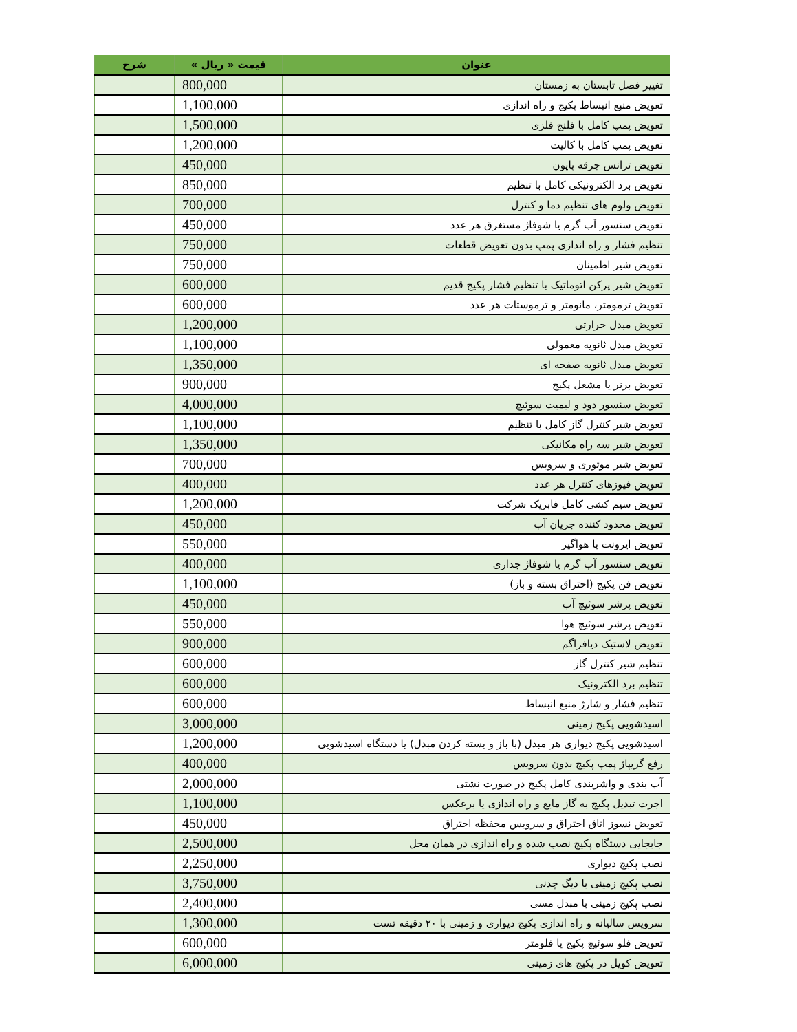| عنوان | قیمت « ریال » | شرح |
| --- | --- | --- |
| تغییر فصل تابستان به زمستان | 800,000 | |
| تعویض منبع انبساط پکیج و راه اندازی | 1,100,000 | |
| تعویض پمپ کامل با فلنج فلزی | 1,500,000 | |
| تعویض پمپ کامل با کالیت | 1,200,000 | |
| تعویض ترانس جرقه پایون | 450,000 | |
| تعویض برد الکترونیکی کامل با تنظیم | 850,000 | |
| تعویض ولوم های تنظیم دما و کنترل | 700,000 | |
| تعویض سنسور آب گرم یا شوفاژ مستغرق هر عدد | 450,000 | |
| تنظیم فشار و راه اندازی پمپ بدون تعویض قطعات | 750,000 | |
| تعویض شیر اطمینان | 750,000 | |
| تعویض شیر پرکن اتوماتیک با تنظیم فشار پکیج قدیم | 600,000 | |
| تعویض ترمومتر، مانومتر و ترموستات هر عدد | 600,000 | |
| تعویض مبدل حرارتی | 1,200,000 | |
| تعویض مبدل ثانویه معمولی | 1,100,000 | |
| تعویض مبدل ثانویه صفحه ای | 1,350,000 | |
| تعویض برنر یا مشعل پکیج | 900,000 | |
| تعویض سنسور دود و لیمیت سوئیچ | 4,000,000 | |
| تعویض شیر کنترل گاز کامل با تنظیم | 1,100,000 | |
| تعویض شیر سه راه مکانیکی | 1,350,000 | |
| تعویض شیر موتوری و سرویس | 700,000 | |
| تعویض فیوزهای کنترل هر عدد | 400,000 | |
| تعویض سیم کشی کامل فابریک شرکت | 1,200,000 | |
| تعویض محدود کننده جریان آب | 450,000 | |
| تعویض ایرونت یا هواگیر | 550,000 | |
| تعویض سنسور آب گرم یا شوفاژ جداری | 400,000 | |
| تعویض فن پکیج (احتراق بسته و باز) | 1,100,000 | |
| تعویض پرشر سوئیچ آب | 450,000 | |
| تعویض پرشر سوئیچ هوا | 550,000 | |
| تعویض لاستیک دیافراگم | 900,000 | |
| تنظیم شیر کنترل گاز | 600,000 | |
| تنظیم برد الکترونیک | 600,000 | |
| تنظیم فشار و شارژ منبع انبساط | 600,000 | |
| اسیدشویی پکیج زمینی | 3,000,000 | |
| اسیدشویی پکیج دیواری هر مبدل (با باز و بسته کردن مبدل) یا دستگاه اسیدشویی | 1,200,000 | |
| رفع گریپاژ پمپ پکیج بدون سرویس | 400,000 | |
| آب بندی و واشربندی کامل پکیج در صورت نشتی | 2,000,000 | |
| اجرت تبدیل پکیج به گاز مایع و راه اندازی یا برعکس | 1,100,000 | |
| تعویض نسوز اتاق احتراق و سرویس محفظه احتراق | 450,000 | |
| جابجایی دستگاه پکیج نصب شده و راه اندازی در همان محل | 2,500,000 | |
| نصب پکیج دیواری | 2,250,000 | |
| نصب پکیج زمینی با دیگ چدنی | 3,750,000 | |
| نصب پکیج زمینی با مبدل مسی | 2,400,000 | |
| سرویس سالیانه و راه اندازی پکیج دیواری و زمینی با ۲۰ دقیقه تست | 1,300,000 | |
| تعویض فلو سوئیچ پکیج یا فلومتر | 600,000 | |
| تعویض کویل در پکیج های زمینی | 6,000,000 | |